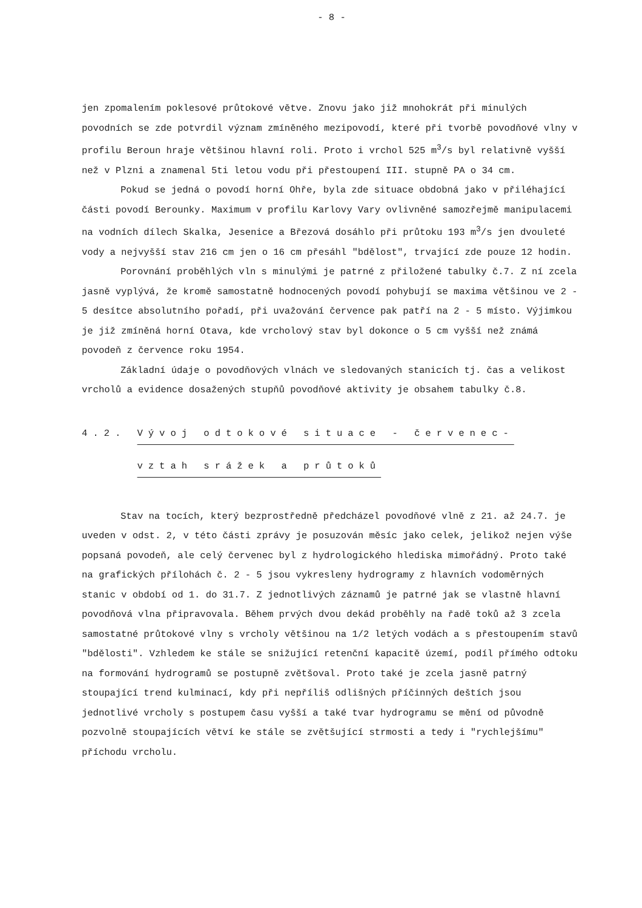- 8 -
jen zpomalením poklesové průtokové větve. Znovu jako již mnohokrát při minulých povodních se zde potvrdil význam zmíněného mezipovodí, které při tvorbě povodňové vlny v profilu Beroun hraje většinou hlavní roli. Proto i vrchol 525 m<sup>3</sup>/s byl relativně vyšší než v Plzni a znamenal 5ti letou vodu při přestoupení III. stupně PA o 34 cm.
Pokud se jedná o povodí horní Ohře, byla zde situace obdobná jako v přiléhající části povodí Berounky. Maximum v profilu Karlovy Vary ovlivněné samozřejmě manipulacemi na vodních dílech Skalka, Jesenice a Březová dosáhlo při průtoku 193 m<sup>3</sup>/s jen dvouleté vody a nejvyšší stav 216 cm jen o 16 cm přesáhl "bdělost", trvající zde pouze 12 hodin.
Porovnání proběhlých vln s minulými je patrné z přiložené tabulky č.7. Z ní zcela jasně vyplývá, že kromě samostatně hodnocených povodí pohybují se maxima většinou ve 2 - 5 desítce absolutního pořadí, při uvažování července pak patří na 2 - 5 místo. Výjimkou je již zmíněná horní Otava, kde vrcholový stav byl dokonce o 5 cm vyšší než známá povodeň z července roku 1954.
Základní údaje o povodňových vlnách ve sledovaných stanicích tj. čas a velikost vrcholů a evidence dosažených stupňů povodňové aktivity je obsahem tabulky č.8.
4.2. Vývoj odtokové situace - červenec-
vztah srážek a průtoků
Stav na tocích, který bezprostředně předcházel povodňové vlně z 21. až 24.7. je uveden v odst. 2, v této části zprávy je posuzován měsíc jako celek, jelikož nejen výše popsaná povodeň, ale celý červenec byl z hydrologického hlediska mimořádný. Proto také na grafických přílohách č. 2 - 5 jsou vykresleny hydrogramy z hlavních vodoměrných stanic v období od 1. do 31.7. Z jednotlivých záznamů je patrné jak se vlastně hlavní povodňová vlna připravovala. Během prvých dvou dekád proběhly na řadě toků až 3 zcela samostatné průtokové vlny s vrcholy většinou na 1/2 letých vodách a s přestoupením stavů "bdělosti". Vzhledem ke stále se snižující retenční kapacitě území, podíl přímého odtoku na formování hydrogramů se postupně zvětšoval. Proto také je zcela jasně patrný stoupající trend kulminací, kdy při nepříliš odlišných příčinných deštích jsou jednotlivé vrcholy s postupem času vyšší a také tvar hydrogramu se mění od původně pozvolně stoupajících větví ke stále se zvětšující strmosti a tedy i "rychlejšímu" příchodu vrcholu.